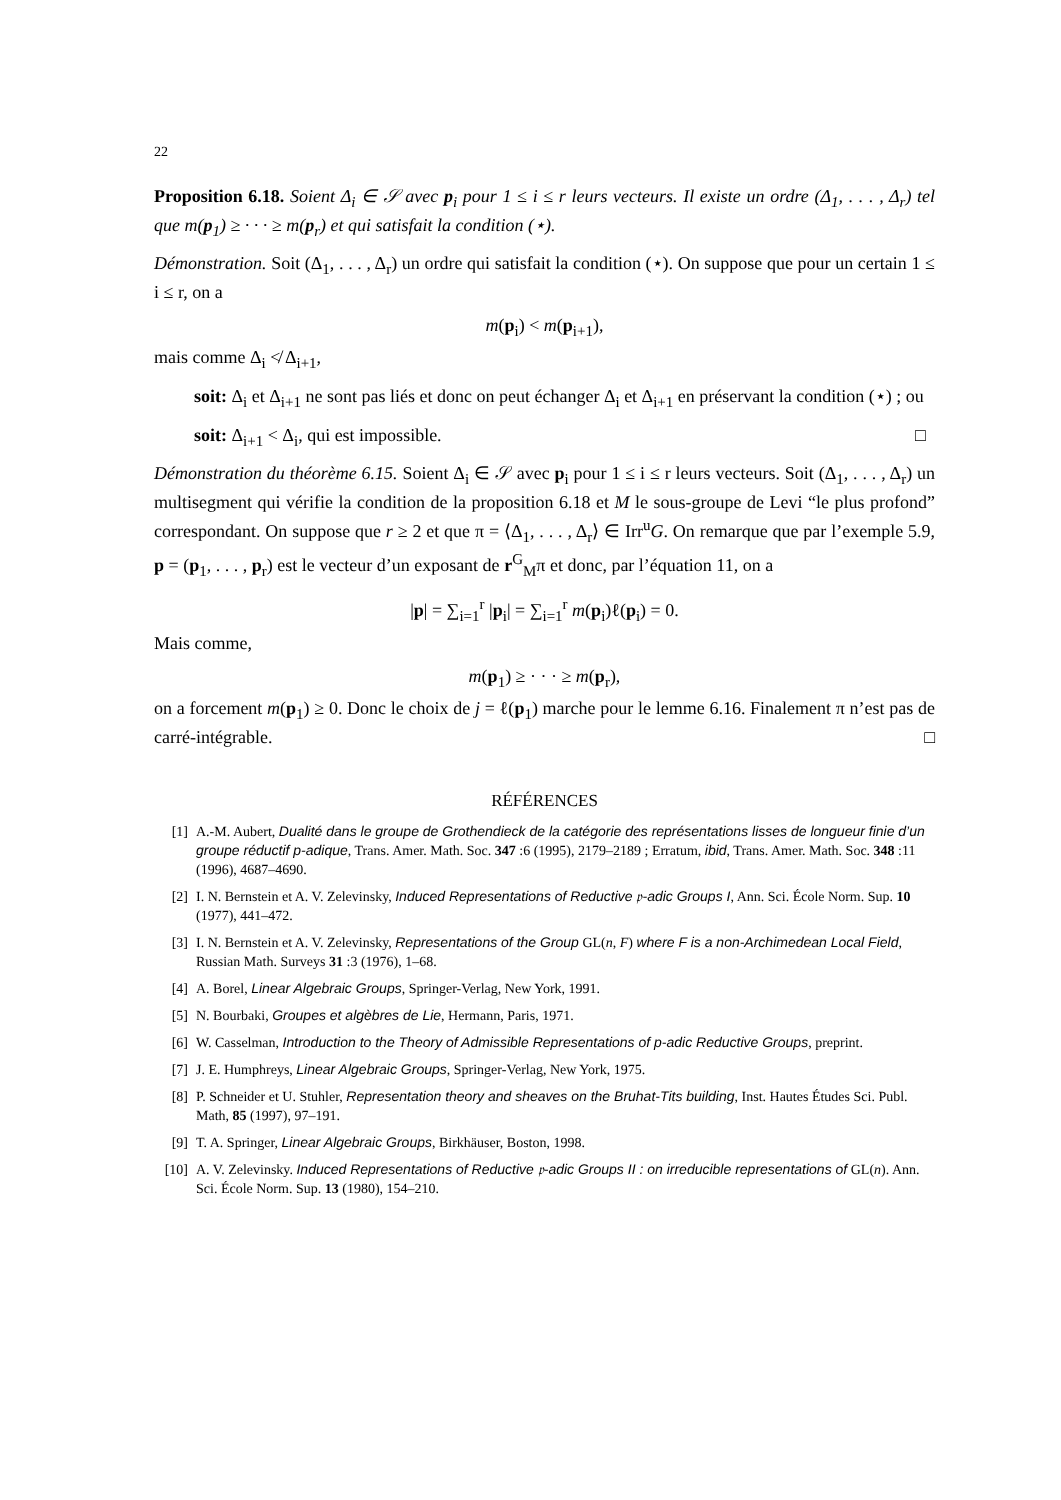22
Proposition 6.18. Soient Δ<sub>i</sub> ∈ 𝒮 avec p<sub>i</sub> pour 1 ≤ i ≤ r leurs vecteurs. Il existe un ordre (Δ<sub>1</sub>, . . . , Δ<sub>r</sub>) tel que m(p<sub>1</sub>) ≥ · · · ≥ m(p<sub>r</sub>) et qui satisfait la condition (⋆).
Démonstration. Soit (Δ<sub>1</sub>, . . . , Δ<sub>r</sub>) un ordre qui satisfait la condition (⋆). On suppose que pour un certain 1 ≤ i ≤ r, on a
m(p<sub>i</sub>) < m(p<sub>i+1</sub>),
mais comme Δ<sub>i</sub> ≮ Δ<sub>i+1</sub>,
soit: Δ<sub>i</sub> et Δ<sub>i+1</sub> ne sont pas liés et donc on peut échanger Δ<sub>i</sub> et Δ<sub>i+1</sub> en préservant la condition (⋆) ; ou
soit: Δ<sub>i+1</sub> < Δ<sub>i</sub>, qui est impossible. □
Démonstration du théorème 6.15. Soient Δ<sub>i</sub> ∈ 𝒮 avec p<sub>i</sub> pour 1 ≤ i ≤ r leurs vecteurs. Soit (Δ<sub>1</sub>, . . . , Δ<sub>r</sub>) un multisegment qui vérifie la condition de la proposition 6.18 et M le sous-groupe de Levi “le plus profond” correspondant. On suppose que r ≥ 2 et que π = ⟨Δ<sub>1</sub>, . . . , Δ<sub>r</sub>⟩ ∈ Irr<sup>u</sup>G. On remarque que par l’exemple 5.9, p = (p<sub>1</sub>, . . . , p<sub>r</sub>) est le vecteur d’un exposant de r<sup>G</sup><sub>M</sub>π et donc, par l’équation 11, on a
|p| = ∑<sub>i=1</sub><sup>r</sup> |p<sub>i</sub>| = ∑<sub>i=1</sub><sup>r</sup> m(p<sub>i</sub>)ℓ(p<sub>i</sub>) = 0.
Mais comme,
m(p<sub>1</sub>) ≥ · · · ≥ m(p<sub>r</sub>),
on a forcement m(p<sub>1</sub>) ≥ 0. Donc le choix de j = ℓ(p<sub>1</sub>) marche pour le lemme 6.16. Finalement π n’est pas de carré-intégrable. □
RÉFÉRENCES
[1] A.-M. Aubert, Dualité dans le groupe de Grothendieck de la catégorie des représentations lisses de longueur finie d’un groupe réductif p-adique, Trans. Amer. Math. Soc. 347 :6 (1995), 2179–2189 ; Erratum, ibid, Trans. Amer. Math. Soc. 348 :11 (1996), 4687–4690.
[2] I. N. Bernstein et A. V. Zelevinsky, Induced Representations of Reductive 𝔭-adic Groups I, Ann. Sci. École Norm. Sup. 10 (1977), 441–472.
[3] I. N. Bernstein et A. V. Zelevinsky, Representations of the Group GL(n, F) where F is a non-Archimedean Local Field, Russian Math. Surveys 31 :3 (1976), 1–68.
[4] A. Borel, Linear Algebraic Groups, Springer-Verlag, New York, 1991.
[5] N. Bourbaki, Groupes et algèbres de Lie, Hermann, Paris, 1971.
[6] W. Casselman, Introduction to the Theory of Admissible Representations of p-adic Reductive Groups, preprint.
[7] J. E. Humphreys, Linear Algebraic Groups, Springer-Verlag, New York, 1975.
[8] P. Schneider et U. Stuhler, Representation theory and sheaves on the Bruhat-Tits building, Inst. Hautes Études Sci. Publ. Math, 85 (1997), 97–191.
[9] T. A. Springer, Linear Algebraic Groups, Birkhäuser, Boston, 1998.
[10] A. V. Zelevinsky. Induced Representations of Reductive 𝔭-adic Groups II : on irreducible representations of GL(n). Ann. Sci. École Norm. Sup. 13 (1980), 154–210.